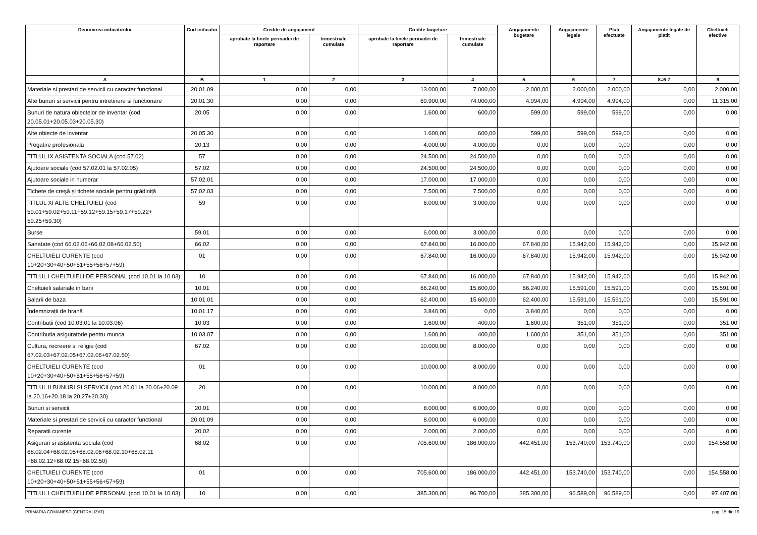| Denumirea indicatorilor | Cod indicator | Credite de angajament | | Credite bugetare | | Angajamente bugetare | Angajamente legale | Plati efectuate | Angajamente legale de platit | Cheltuieli efective |
| --- | --- | --- | --- | --- | --- | --- | --- | --- | --- | --- |
| | | aprobate la finele perioadei de raportare | trimestriale cumulate | aprobate la finele perioadei de raportare | trimestriale cumulate | | | | | |
| A | B | 1 | 2 | 3 | 4 | 5 | 6 | 7 | 8=6-7 | 9 |
| Materiale si prestari de servicii cu caracter functional | 20.01.09 | 0,00 | 0,00 | 13.000,00 | 7.000,00 | 2.000,00 | 2.000,00 | 2.000,00 | 0,00 | 2.000,00 |
| Alte bunuri si servicii pentru intretinere si functionare | 20.01.30 | 0,00 | 0,00 | 69.900,00 | 74.000,00 | 4.994,00 | 4.994,00 | 4.994,00 | 0,00 | 11.315,00 |
| Bunuri de natura obiectelor de inventar (cod 20.05.01+20.05.03+20.05.30) | 20.05 | 0,00 | 0,00 | 1.600,00 | 600,00 | 599,00 | 599,00 | 599,00 | 0,00 | 0,00 |
| Alte obiecte de inventar | 20.05.30 | 0,00 | 0,00 | 1.600,00 | 600,00 | 599,00 | 599,00 | 599,00 | 0,00 | 0,00 |
| Pregatire profesionala | 20.13 | 0,00 | 0,00 | 4.000,00 | 4.000,00 | 0,00 | 0,00 | 0,00 | 0,00 | 0,00 |
| TITLUL IX ASISTENTA SOCIALA (cod 57.02) | 57 | 0,00 | 0,00 | 24.500,00 | 24.500,00 | 0,00 | 0,00 | 0,00 | 0,00 | 0,00 |
| Ajutoare sociale (cod 57.02.01 la 57.02.05) | 57.02 | 0,00 | 0,00 | 24.500,00 | 24.500,00 | 0,00 | 0,00 | 0,00 | 0,00 | 0,00 |
| Ajutoare sociale in numerar | 57.02.01 | 0,00 | 0,00 | 17.000,00 | 17.000,00 | 0,00 | 0,00 | 0,00 | 0,00 | 0,00 |
| Tichete de creşă şi tichete sociale pentru grădiniță | 57.02.03 | 0,00 | 0,00 | 7.500,00 | 7.500,00 | 0,00 | 0,00 | 0,00 | 0,00 | 0,00 |
| TITLUL XI ALTE CHELTUIELI (cod 59.01+59.02+59.11+59.12+59.15+59.17+59.22+ 59.25+59.30) | 59 | 0,00 | 0,00 | 6.000,00 | 3.000,00 | 0,00 | 0,00 | 0,00 | 0,00 | 0,00 |
| Burse | 59.01 | 0,00 | 0,00 | 6.000,00 | 3.000,00 | 0,00 | 0,00 | 0,00 | 0,00 | 0,00 |
| Sanatate (cod 66.02.06+66.02.08+66.02.50) | 66.02 | 0,00 | 0,00 | 67.840,00 | 16.000,00 | 67.840,00 | 15.942,00 | 15.942,00 | 0,00 | 15.942,00 |
| CHELTUIELI CURENTE (cod 10+20+30+40+50+51+55+56+57+59) | 01 | 0,00 | 0,00 | 67.840,00 | 16.000,00 | 67.840,00 | 15.942,00 | 15.942,00 | 0,00 | 15.942,00 |
| TITLUL I CHELTUIELI DE PERSONAL (cod 10.01 la 10.03) | 10 | 0,00 | 0,00 | 67.840,00 | 16.000,00 | 67.840,00 | 15.942,00 | 15.942,00 | 0,00 | 15.942,00 |
| Cheltuieli salariale in bani | 10.01 | 0,00 | 0,00 | 66.240,00 | 15.600,00 | 66.240,00 | 15.591,00 | 15.591,00 | 0,00 | 15.591,00 |
| Salarii de baza | 10.01.01 | 0,00 | 0,00 | 62.400,00 | 15.600,00 | 62.400,00 | 15.591,00 | 15.591,00 | 0,00 | 15.591,00 |
| Îndemnizații de hrană | 10.01.17 | 0,00 | 0,00 | 3.840,00 | 0,00 | 3.840,00 | 0,00 | 0,00 | 0,00 | 0,00 |
| Contributii (cod 10.03.01 la 10.03.06) | 10.03 | 0,00 | 0,00 | 1.600,00 | 400,00 | 1.600,00 | 351,00 | 351,00 | 0,00 | 351,00 |
| Contributia asiguratorie pentru munca | 10.03.07 | 0,00 | 0,00 | 1.600,00 | 400,00 | 1.600,00 | 351,00 | 351,00 | 0,00 | 351,00 |
| Cultura, recreere si religie (cod 67.02.03+67.02.05+67.02.06+67.02.50) | 67.02 | 0,00 | 0,00 | 10.000,00 | 8.000,00 | 0,00 | 0,00 | 0,00 | 0,00 | 0,00 |
| CHELTUIELI CURENTE (cod 10+20+30+40+50+51+55+56+57+59) | 01 | 0,00 | 0,00 | 10.000,00 | 8.000,00 | 0,00 | 0,00 | 0,00 | 0,00 | 0,00 |
| TITLUL II BUNURI SI SERVICII (cod 20.01 la 20.06+20.09 la 20.16+20.18 la 20.27+20.30) | 20 | 0,00 | 0,00 | 10.000,00 | 8.000,00 | 0,00 | 0,00 | 0,00 | 0,00 | 0,00 |
| Bunuri si servicii | 20.01 | 0,00 | 0,00 | 8.000,00 | 6.000,00 | 0,00 | 0,00 | 0,00 | 0,00 | 0,00 |
| Materiale si prestari de servicii cu caracter functional | 20.01.09 | 0,00 | 0,00 | 8.000,00 | 6.000,00 | 0,00 | 0,00 | 0,00 | 0,00 | 0,00 |
| Reparatii curente | 20.02 | 0,00 | 0,00 | 2.000,00 | 2.000,00 | 0,00 | 0,00 | 0,00 | 0,00 | 0,00 |
| Asigurari si asistenta sociala (cod 68.02.04+68.02.05+68.02.06+68.02.10+68.02.11 +68.02.12+68.02.15+68.02.50) | 68.02 | 0,00 | 0,00 | 705.600,00 | 186.000,00 | 442.451,00 | 153.740,00 | 153.740,00 | 0,00 | 154.558,00 |
| CHELTUIELI CURENTE (cod 10+20+30+40+50+51+55+56+57+59) | 01 | 0,00 | 0,00 | 705.600,00 | 186.000,00 | 442.451,00 | 153.740,00 | 153.740,00 | 0,00 | 154.558,00 |
| TITLUL I CHELTUIELI DE PERSONAL (cod 10.01 la 10.03) | 10 | 0,00 | 0,00 | 385.300,00 | 96.700,00 | 385.300,00 | 96.589,00 | 96.589,00 | 0,00 | 97.407,00 |
PRIMARIA COMANESTI(CENTRALIZAT) pag. 15 din 19